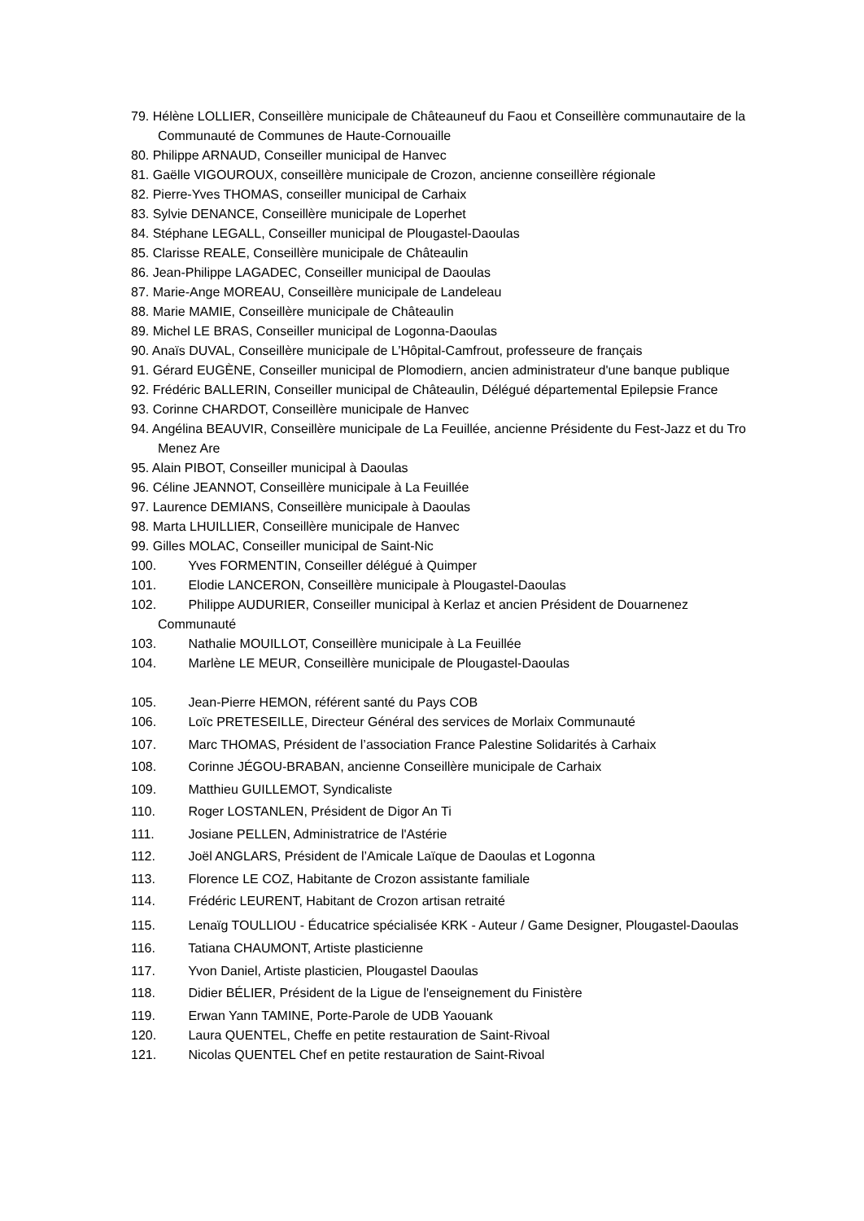79. Hélène LOLLIER, Conseillère municipale de Châteauneuf du Faou et Conseillère communautaire de la Communauté de Communes de Haute-Cornouaille
80. Philippe ARNAUD, Conseiller municipal de Hanvec
81. Gaëlle VIGOUROUX, conseillère municipale de Crozon, ancienne conseillère régionale
82. Pierre-Yves THOMAS, conseiller municipal de Carhaix
83. Sylvie DENANCE, Conseillère municipale de Loperhet
84. Stéphane LEGALL, Conseiller municipal de Plougastel-Daoulas
85. Clarisse REALE, Conseillère municipale de Châteaulin
86. Jean-Philippe LAGADEC, Conseiller municipal de Daoulas
87. Marie-Ange MOREAU, Conseillère municipale de Landeleau
88. Marie MAMIE, Conseillère municipale de Châteaulin
89. Michel LE BRAS, Conseiller municipal de Logonna-Daoulas
90. Anaïs DUVAL, Conseillère municipale de L’Hôpital-Camfrout, professeure de français
91. Gérard EUGÈNE, Conseiller municipal de Plomodiern, ancien administrateur d'une banque publique
92. Frédéric BALLERIN, Conseiller municipal de Châteaulin, Délégué départemental Epilepsie France
93. Corinne CHARDOT, Conseillère municipale de Hanvec
94. Angélina BEAUVIR, Conseillère municipale de La Feuillée, ancienne Présidente du Fest-Jazz et du Tro Menez Are
95. Alain PIBOT, Conseiller municipal à Daoulas
96. Céline JEANNOT, Conseillère municipale à La Feuillée
97. Laurence DEMIANS, Conseillère municipale à Daoulas
98. Marta LHUILLIER, Conseillère municipale de Hanvec
99. Gilles MOLAC, Conseiller municipal de Saint-Nic
100. Yves FORMENTIN, Conseiller délégué à Quimper
101. Elodie LANCERON, Conseillère municipale à Plougastel-Daoulas
102. Philippe AUDURIER, Conseiller municipal à Kerlaz et ancien Président de Douarnenez Communauté
103. Nathalie MOUILLOT, Conseillère municipale à La Feuillée
104. Marlène LE MEUR, Conseillère municipale de Plougastel-Daoulas
105. Jean-Pierre HEMON, référent santé du Pays COB
106. Loïc PRETESEILLE, Directeur Général des services de Morlaix Communauté
107. Marc THOMAS, Président de l’association France Palestine Solidarités à Carhaix
108. Corinne JÉGOU-BRABAN, ancienne Conseillère municipale de Carhaix
109. Matthieu GUILLEMOT, Syndicaliste
110. Roger LOSTANLEN, Président de Digor An Ti
111. Josiane PELLEN, Administratrice de l'Astérie
112. Joël ANGLARS, Président de l’Amicale Laïque de Daoulas et Logonna
113. Florence LE COZ, Habitante de Crozon assistante familiale
114. Frédéric LEURENT, Habitant de Crozon artisan retraité
115. Lenaïg TOULLIOU - Éducatrice spécialisée KRK - Auteur / Game Designer, Plougastel-Daoulas
116. Tatiana CHAUMONT, Artiste plasticienne
117. Yvon Daniel, Artiste plasticien, Plougastel Daoulas
118. Didier BÉLIER, Président de la Ligue de l'enseignement du Finistère
119. Erwan Yann TAMINE, Porte-Parole de UDB Yaouank
120. Laura QUENTEL, Cheffe en petite restauration de Saint-Rivoal
121. Nicolas QUENTEL Chef en petite restauration de Saint-Rivoal